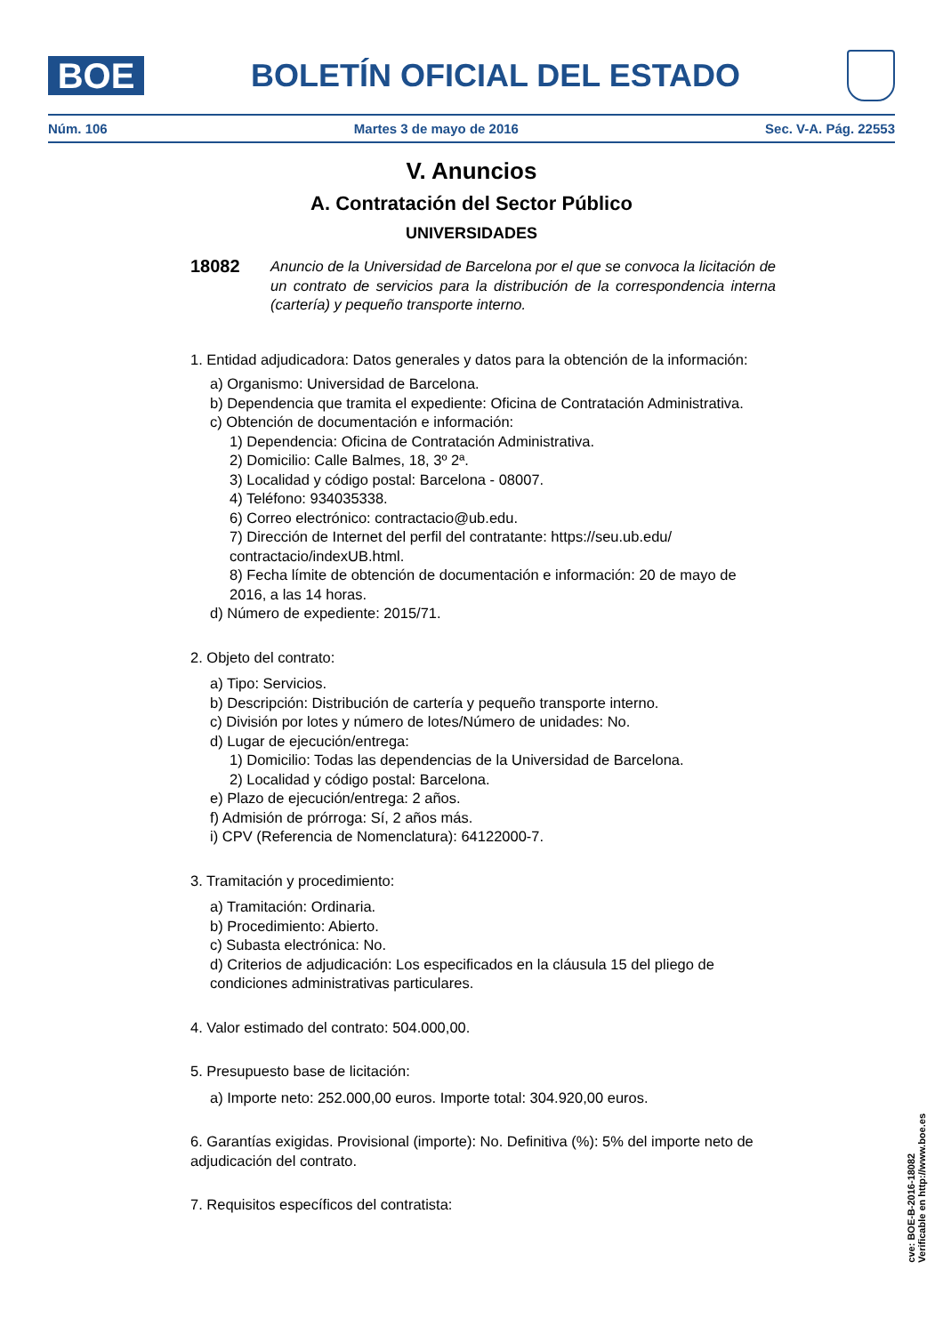BOE
BOLETÍN OFICIAL DEL ESTADO
Núm. 106 Martes 3 de mayo de 2016 Sec. V-A. Pág. 22553
V. Anuncios
A. Contratación del Sector Público
UNIVERSIDADES
18082
Anuncio de la Universidad de Barcelona por el que se convoca la licitación de un contrato de servicios para la distribución de la correspondencia interna (cartería) y pequeño transporte interno.
1. Entidad adjudicadora: Datos generales y datos para la obtención de la información:
a) Organismo: Universidad de Barcelona.
b) Dependencia que tramita el expediente: Oficina de Contratación Administrativa.
c) Obtención de documentación e información:
1) Dependencia: Oficina de Contratación Administrativa.
2) Domicilio: Calle Balmes, 18, 3º 2ª.
3) Localidad y código postal: Barcelona - 08007.
4) Teléfono: 934035338.
6) Correo electrónico: contractacio@ub.edu.
7) Dirección de Internet del perfil del contratante: https://seu.ub.edu/ contractacio/indexUB.html.
8) Fecha límite de obtención de documentación e información: 20 de mayo de 2016, a las 14 horas.
d) Número de expediente: 2015/71.
2. Objeto del contrato:
a) Tipo: Servicios.
b) Descripción: Distribución de cartería y pequeño transporte interno.
c) División por lotes y número de lotes/Número de unidades: No.
d) Lugar de ejecución/entrega:
1) Domicilio: Todas las dependencias de la Universidad de Barcelona.
2) Localidad y código postal: Barcelona.
e) Plazo de ejecución/entrega: 2 años.
f) Admisión de prórroga: Sí, 2 años más.
i) CPV (Referencia de Nomenclatura): 64122000-7.
3. Tramitación y procedimiento:
a) Tramitación: Ordinaria.
b) Procedimiento: Abierto.
c) Subasta electrónica: No.
d) Criterios de adjudicación: Los especificados en la cláusula 15 del pliego de condiciones administrativas particulares.
4. Valor estimado del contrato: 504.000,00.
5. Presupuesto base de licitación:
a) Importe neto: 252.000,00 euros. Importe total: 304.920,00 euros.
6. Garantías exigidas. Provisional (importe): No. Definitiva (%): 5% del importe neto de adjudicación del contrato.
7. Requisitos específicos del contratista:
cve: BOE-B-2016-18082
Verificable en http://www.boe.es